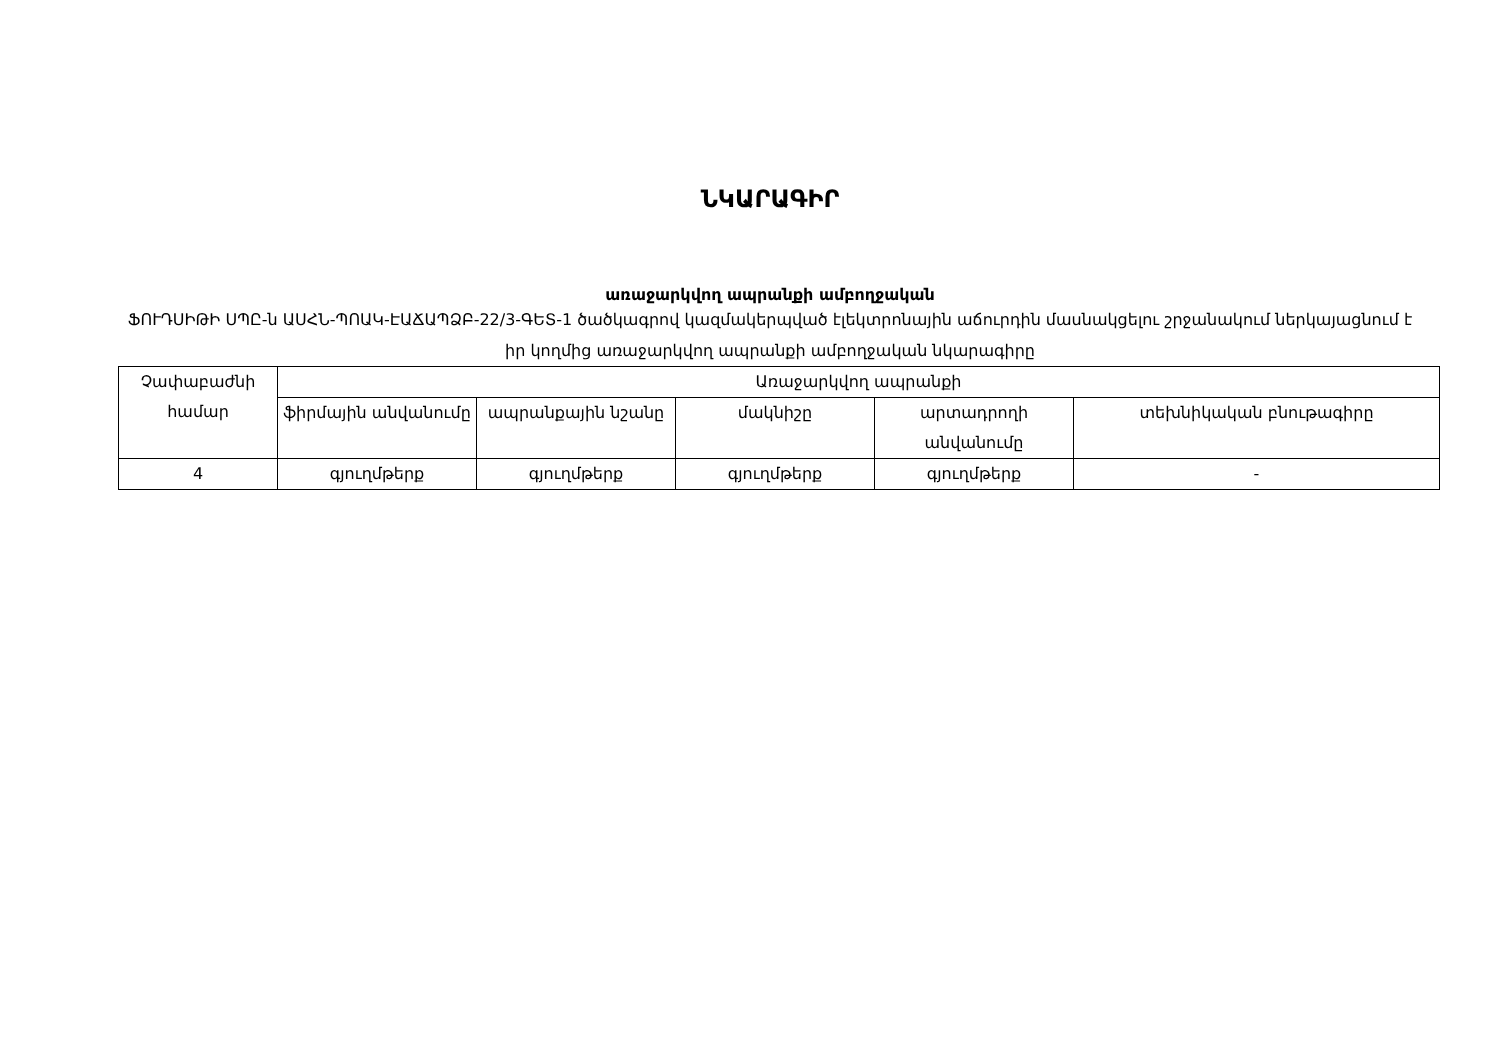ՆԿԱՐԱԳԻՐ
առաջարկվող ապրանքի ամբողջական
ՖՈՒԴՍԻԹԻ ՍՊԸ-ն ԱՍՀՆ-ՊՈԱԿ-ԷԱՃԱՊՁԲ-22/3-ԳԵՏ-1 ծածկագրով կազմակերպված էլեկտրոնային աճուրդին մասնակցելու շրջանակում ներկայացնում է իր կողմից առաջարկվող ապրանքի ամբողջական նկարագիրը
| Չափաբաժնի համար | Առաջարկվող ապրանքի | | | | |
| --- | --- | --- | --- | --- | --- |
| | ֆիրմային անվանումը | ապրանքային նշանը | մակնիշը | արտադրողի անվանումը | տեխնիկական բնութագիրը |
| 4 | գյուղմթերք | գյուղմթերք | գյուղմթերք | գյուղմթերք | - |